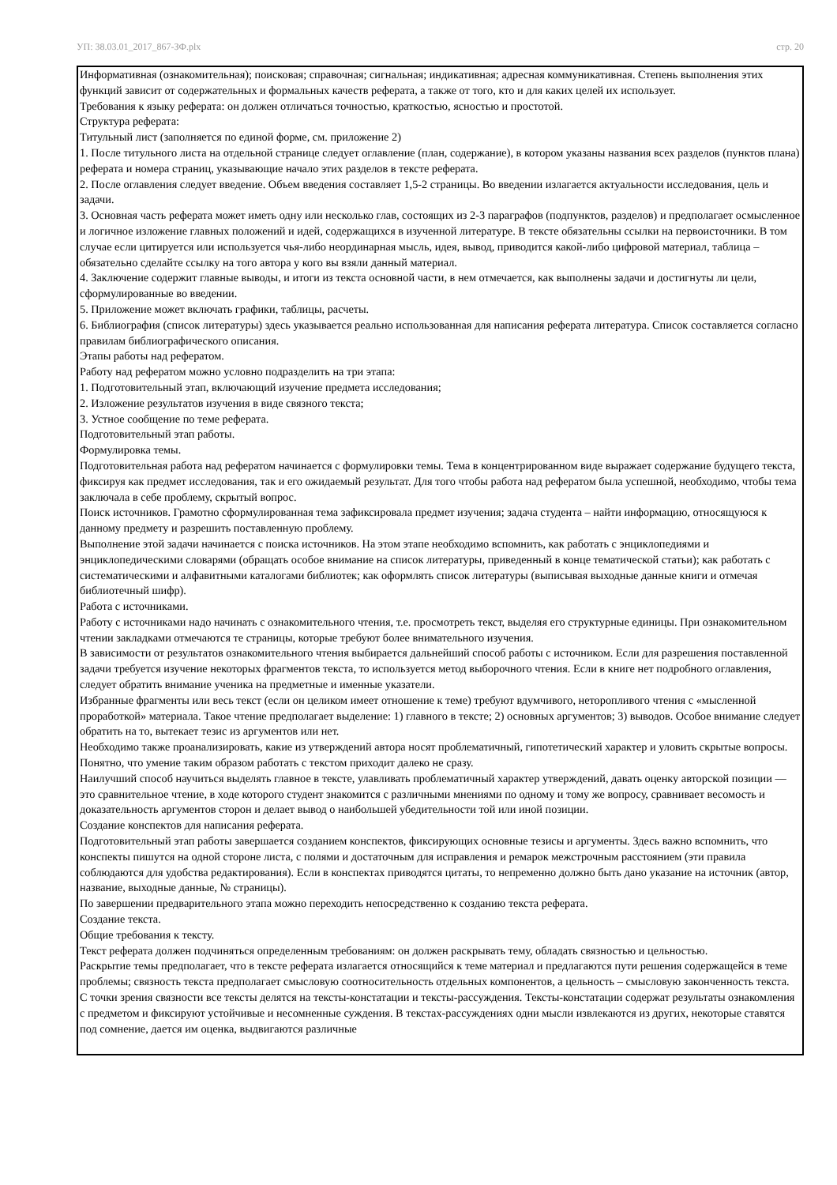УП: 38.03.01_2017_867-ЗФ.plx стр. 20
Информативная (ознакомительная); поисковая; справочная; сигнальная; индикативная; адресная коммуникативная. Степень выполнения этих функций зависит от содержательных и формальных качеств реферата, а также от того, кто и для каких целей их использует.
Требования к языку реферата: он должен отличаться точностью, краткостью, ясностью и простотой.
Структура реферата:
Титульный лист (заполняется по единой форме, см. приложение 2)
1. После титульного листа на отдельной странице следует оглавление (план, содержание), в котором указаны названия всех разделов (пунктов плана) реферата и номера страниц, указывающие начало этих разделов в тексте реферата.
2. После оглавления следует введение. Объем введения составляет 1,5-2 страницы. Во введении излагается актуальности исследования, цель и задачи.
3. Основная часть реферата может иметь одну или несколько глав, состоящих из 2-3 параграфов (подпунктов, разделов) и предполагает осмысленное и логичное изложение главных положений и идей, содержащихся в изученной литературе. В тексте обязательны ссылки на первоисточники. В том случае если цитируется или используется чья-либо неординарная мысль, идея, вывод, приводится какой-либо цифровой материал, таблица – обязательно сделайте ссылку на того автора у кого вы взяли данный материал.
4. Заключение содержит главные выводы, и итоги из текста основной части, в нем отмечается, как выполнены задачи и достигнуты ли цели, сформулированные во введении.
5. Приложение может включать графики, таблицы, расчеты.
6. Библиография (список литературы) здесь указывается реально использованная для написания реферата литература. Список составляется согласно правилам библиографического описания.
Этапы работы над рефератом.
Работу над рефератом можно условно подразделить на три этапа:
1. Подготовительный этап, включающий изучение предмета исследования;
2. Изложение результатов изучения в виде связного текста;
3. Устное сообщение по теме реферата.
Подготовительный этап работы.
Формулировка темы.
Подготовительная работа над рефератом начинается с формулировки темы. Тема в концентрированном виде выражает содержание будущего текста, фиксируя как предмет исследования, так и его ожидаемый результат. Для того чтобы работа над рефератом была успешной, необходимо, чтобы тема заключала в себе проблему, скрытый вопрос.
Поиск источников. Грамотно сформулированная тема зафиксировала предмет изучения; задача студента – найти информацию, относящуюся к данному предмету и разрешить поставленную проблему.
Выполнение этой задачи начинается с поиска источников. На этом этапе необходимо вспомнить, как работать с энциклопедиями и энциклопедическими словарями (обращать особое внимание на список литературы, приведенный в конце тематической статьи); как работать с систематическими и алфавитными каталогами библиотек; как оформлять список литературы (выписывая выходные данные книги и отмечая библиотечный шифр).
Работа с источниками.
Работу с источниками надо начинать с ознакомительного чтения, т.е. просмотреть текст, выделяя его структурные единицы. При ознакомительном чтении закладками отмечаются те страницы, которые требуют более внимательного изучения.
В зависимости от результатов ознакомительного чтения выбирается дальнейший способ работы с источником. Если для разрешения поставленной задачи требуется изучение некоторых фрагментов текста, то используется метод выборочного чтения. Если в книге нет подробного оглавления, следует обратить внимание ученика на предметные и именные указатели.
Избранные фрагменты или весь текст (если он целиком имеет отношение к теме) требуют вдумчивого, неторопливого чтения с «мысленной проработкой» материала. Такое чтение предполагает выделение: 1) главного в тексте; 2) основных аргументов; 3) выводов. Особое внимание следует обратить на то, вытекает тезис из аргументов или нет.
Необходимо также проанализировать, какие из утверждений автора носят проблематичный, гипотетический характер и уловить скрытые вопросы.
Понятно, что умение таким образом работать с текстом приходит далеко не сразу.
Наилучший способ научиться выделять главное в тексте, улавливать проблематичный характер утверждений, давать оценку авторской позиции — это сравнительное чтение, в ходе которого студент знакомится с различными мнениями по одному и тому же вопросу, сравнивает весомость и доказательность аргументов сторон и делает вывод о наибольшей убедительности той или иной позиции.
Создание конспектов для написания реферата.
Подготовительный этап работы завершается созданием конспектов, фиксирующих основные тезисы и аргументы. Здесь важно вспомнить, что конспекты пишутся на одной стороне листа, с полями и достаточным для исправления и ремарок межстрочным расстоянием (эти правила соблюдаются для удобства редактирования). Если в конспектах приводятся цитаты, то непременно должно быть дано указание на источник (автор, название, выходные данные, № страницы).
По завершении предварительного этапа можно переходить непосредственно к созданию текста реферата.
Создание текста.
Общие требования к тексту.
Текст реферата должен подчиняться определенным требованиям: он должен раскрывать тему, обладать связностью и цельностью.
Раскрытие темы предполагает, что в тексте реферата излагается относящийся к теме материал и предлагаются пути решения содержащейся в теме проблемы; связность текста предполагает смысловую соотносительность отдельных компонентов, а цельность – смысловую законченность текста.
С точки зрения связности все тексты делятся на тексты-констатации и тексты-рассуждения. Тексты-констатации содержат результаты ознакомления с предметом и фиксируют устойчивые и несомненные суждения. В текстах-рассуждениях одни мысли извлекаются из других, некоторые ставятся под сомнение, дается им оценка, выдвигаются различные